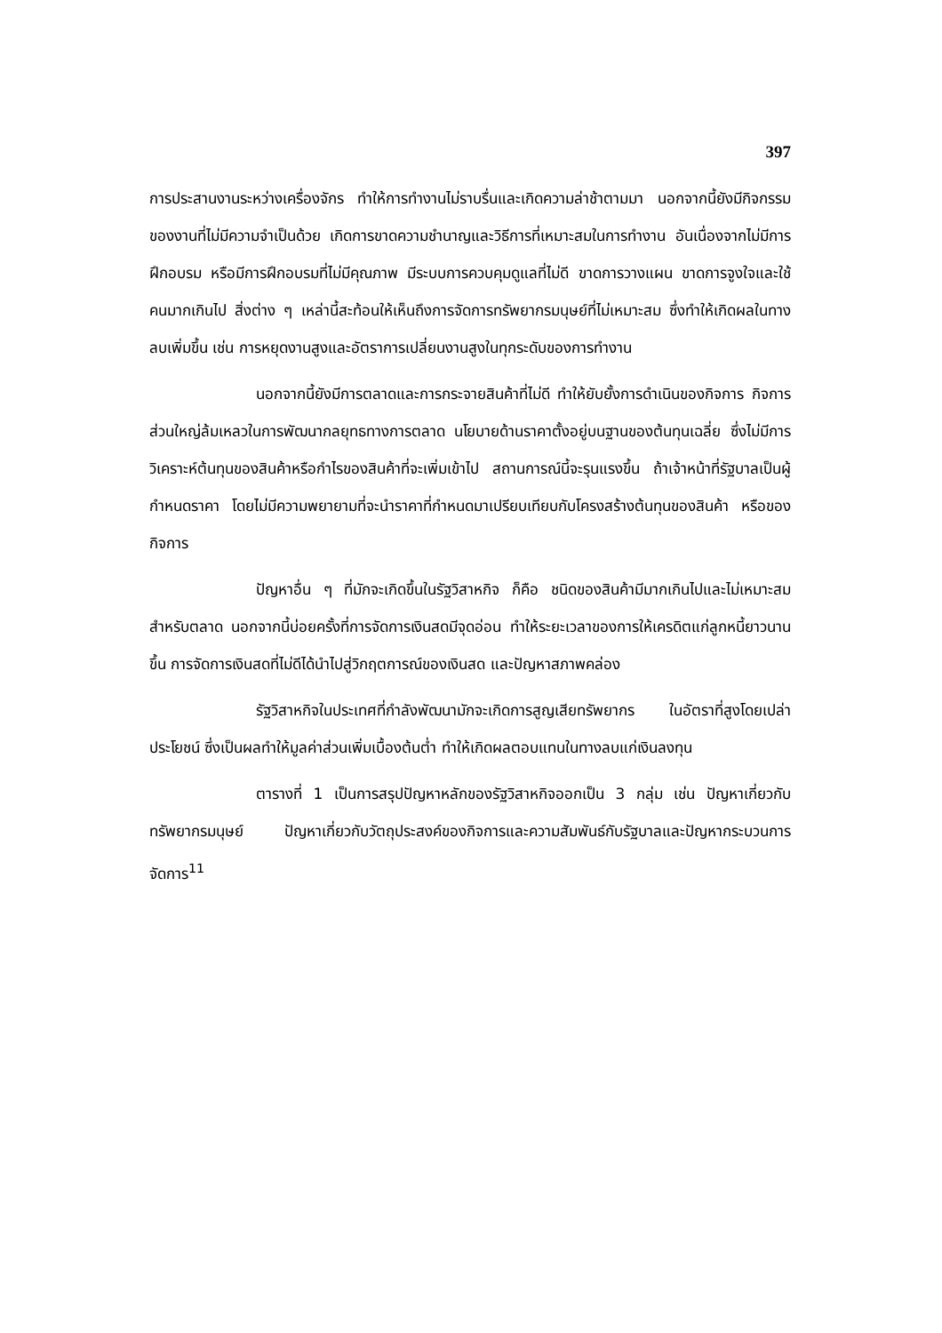397
การประสานงานระหว่างเครื่องจักร ทำให้การทำงานไม่ราบรื่นและเกิดความล่าช้าตามมา นอกจากนี้ยังมีกิจกรรมของงานที่ไม่มีความจำเป็นด้วย เกิดการขาดความชำนาญและวิธีการที่เหมาะสมในการทำงาน อันเนื่องจากไม่มีการฝึกอบรม หรือมีการฝึกอบรมที่ไม่มีคุณภาพ มีระบบการควบคุมดูแลที่ไม่ดี ขาดการวางแผน ขาดการจูงใจและใช้คนมากเกินไป สิ่งต่าง ๆ เหล่านี้สะท้อนให้เห็นถึงการจัดการทรัพยากรมนุษย์ที่ไม่เหมาะสม ซึ่งทำให้เกิดผลในทางลบเพิ่มขึ้น เช่น การหยุดงานสูงและอัตราการเปลี่ยนงานสูงในทุกระดับของการทำงาน
นอกจากนี้ยังมีการตลาดและการกระจายสินค้าที่ไม่ดี ทำให้ยับยั้งการดำเนินของกิจการ กิจการส่วนใหญ่ล้มเหลวในการพัฒนากลยุทธทางการตลาด นโยบายด้านราคาตั้งอยู่บนฐานของต้นทุนเฉลี่ย ซึ่งไม่มีการวิเคราะห์ต้นทุนของสินค้าหรือกำไรของสินค้าที่จะเพิ่มเข้าไป สถานการณ์นี้จะรุนแรงขึ้น ถ้าเจ้าหน้าที่รัฐบาลเป็นผู้กำหนดราคา โดยไม่มีความพยายามที่จะนำราคาที่กำหนดมาเปรียบเทียบกับโครงสร้างต้นทุนของสินค้า หรือของกิจการ
ปัญหาอื่น ๆ ที่มักจะเกิดขึ้นในรัฐวิสาหกิจ ก็คือ ชนิดของสินค้ามีมากเกินไปและไม่เหมาะสมสำหรับตลาด นอกจากนี้บ่อยครั้งที่การจัดการเงินสดมีจุดอ่อน ทำให้ระยะเวลาของการให้เครดิตแก่ลูกหนี้ยาวนานขึ้น การจัดการเงินสดที่ไม่ดีได้นำไปสู่วิกฤตการณ์ของเงินสด และปัญหาสภาพคล่อง
รัฐวิสาหกิจในประเทศที่กำลังพัฒนามักจะเกิดการสูญเสียทรัพยากร ในอัตราที่สูงโดยเปล่าประโยชน์ ซึ่งเป็นผลทำให้มูลค่าส่วนเพิ่มเบื้องต้นต่ำ ทำให้เกิดผลตอบแทนในทางลบแก่เงินลงทุน
ตารางที่ 1 เป็นการสรุปปัญหาหลักของรัฐวิสาหกิจออกเป็น 3 กลุ่ม เช่น ปัญหาเกี่ยวกับทรัพยากรมนุษย์ ปัญหาเกี่ยวกับวัตถุประสงค์ของกิจการและความสัมพันธ์กับรัฐบาลและปัญหากระบวนการจัดการ<sup>11</sup>